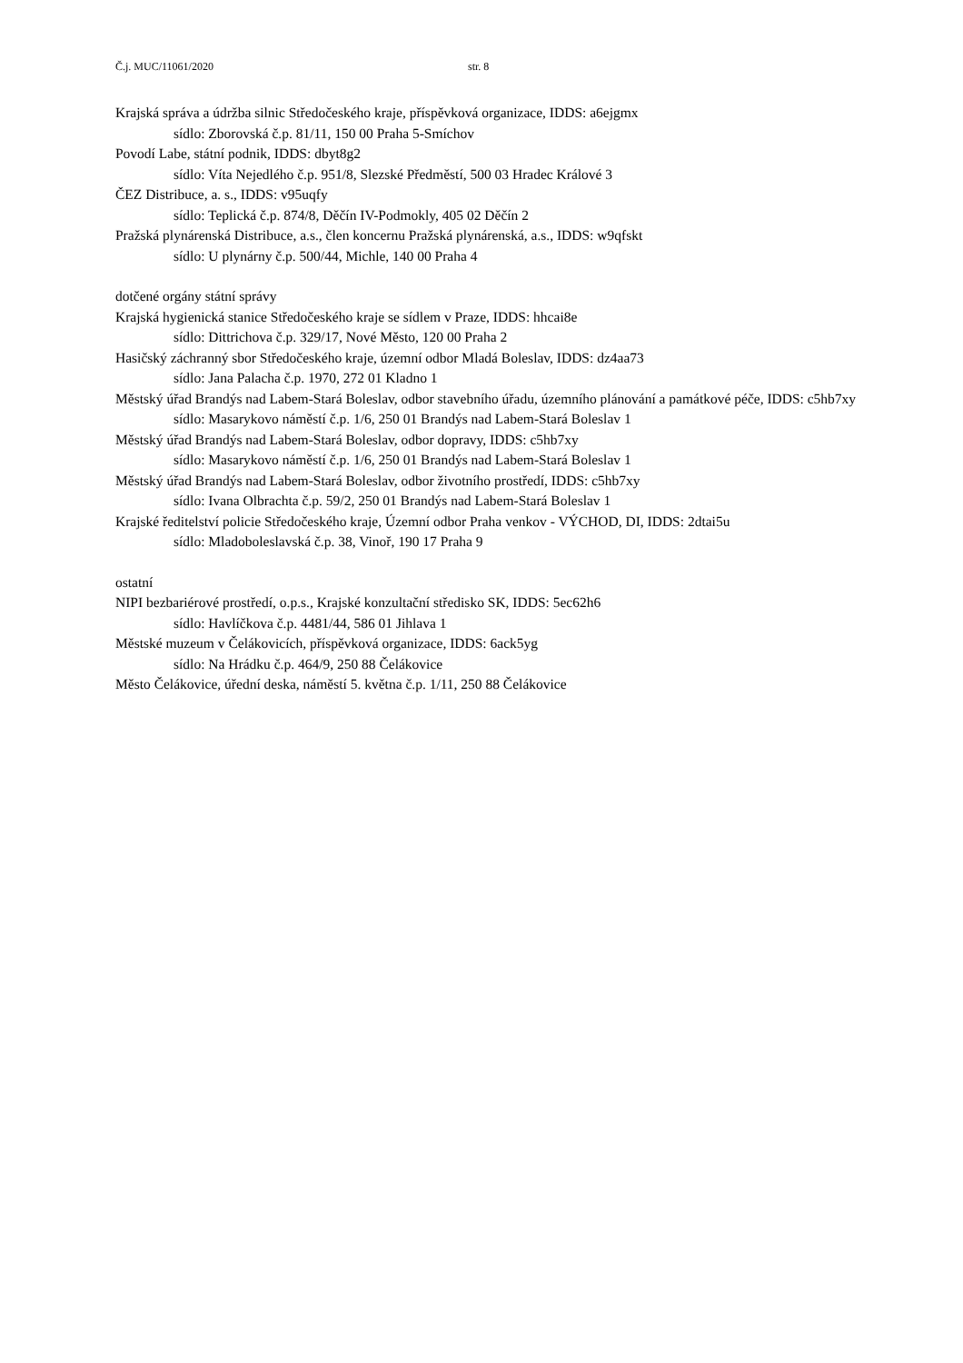Č.j. MUC/11061/2020 str. 8
Krajská správa a údržba silnic Středočeského kraje, příspěvková organizace, IDDS: a6ejgmx
sídlo: Zborovská č.p. 81/11, 150 00 Praha 5-Smíchov
Povodí Labe, státní podnik, IDDS: dbyt8g2
sídlo: Víta Nejedlého č.p. 951/8, Slezské Předměstí, 500 03 Hradec Králové 3
ČEZ Distribuce, a. s., IDDS: v95uqfy
sídlo: Teplická č.p. 874/8, Děčín IV-Podmokly, 405 02 Děčín 2
Pražská plynárenská Distribuce, a.s., člen koncernu Pražská plynárenská, a.s., IDDS: w9qfskt
sídlo: U plynárny č.p. 500/44, Michle, 140 00 Praha 4
dotčené orgány státní správy
Krajská hygienická stanice Středočeského kraje se sídlem v Praze, IDDS: hhcai8e
sídlo: Dittrichova č.p. 329/17, Nové Město, 120 00 Praha 2
Hasičský záchranný sbor Středočeského kraje, územní odbor Mladá Boleslav, IDDS: dz4aa73
sídlo: Jana Palacha č.p. 1970, 272 01 Kladno 1
Městský úřad Brandýs nad Labem-Stará Boleslav, odbor stavebního úřadu, územního plánování a památkové péče, IDDS: c5hb7xy
sídlo: Masarykovo náměstí č.p. 1/6, 250 01 Brandýs nad Labem-Stará Boleslav 1
Městský úřad Brandýs nad Labem-Stará Boleslav, odbor dopravy, IDDS: c5hb7xy
sídlo: Masarykovo náměstí č.p. 1/6, 250 01 Brandýs nad Labem-Stará Boleslav 1
Městský úřad Brandýs nad Labem-Stará Boleslav, odbor životního prostředí, IDDS: c5hb7xy
sídlo: Ivana Olbrachta č.p. 59/2, 250 01 Brandýs nad Labem-Stará Boleslav 1
Krajské ředitelství policie Středočeského kraje, Územní odbor Praha venkov - VÝCHOD, DI, IDDS: 2dtai5u
sídlo: Mladoboleslavská č.p. 38, Vinoř, 190 17 Praha 9
ostatní
NIPI bezbariérové prostředí, o.p.s., Krajské konzultační středisko SK, IDDS: 5ec62h6
sídlo: Havlíčkova č.p. 4481/44, 586 01 Jihlava 1
Městské muzeum v Čelákovicích, příspěvková organizace, IDDS: 6ack5yg
sídlo: Na Hrádku č.p. 464/9, 250 88 Čelákovice
Město Čelákovice, úřední deska, náměstí 5. května č.p. 1/11, 250 88 Čelákovice